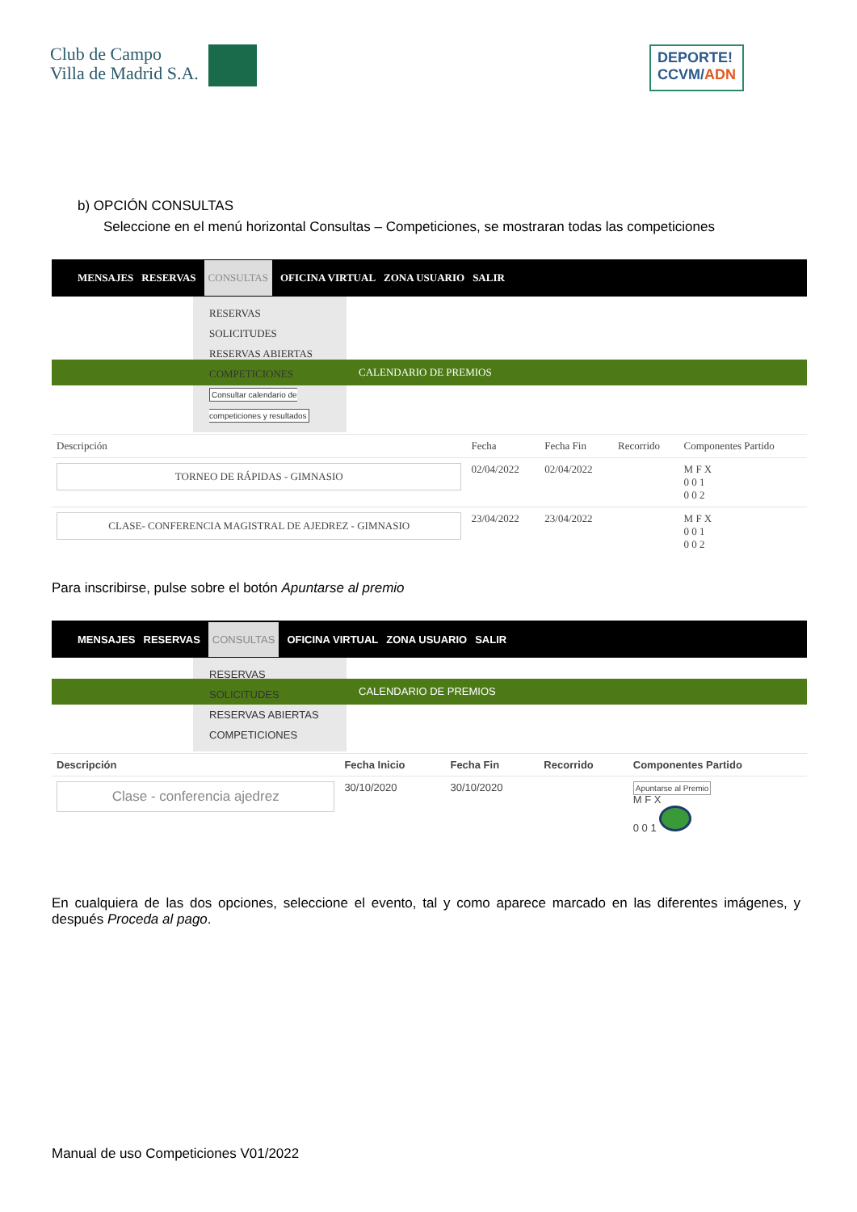Club de Campo
Villa de Madrid S.A.
DEPORTE!
CCVM/ADN
b) OPCIÓN CONSULTAS
Seleccione en el menú horizontal Consultas – Competiciones, se mostraran todas las competiciones
MENSAJES RESERVAS CONSULTAS OFICINA VIRTUAL ZONA USUARIO SALIR
RESERVAS
SOLICITUDES
RESERVAS ABIERTAS
COMPETICIONES Consultar calendario de competiciones y resultados
CALENDARIO DE PREMIOS
| Descripción | Fecha | Fecha Fin | Recorrido | Componentes Partido |
| --- | --- | --- | --- | --- |
| TORNEO DE RÁPIDAS - GIMNASIO | 02/04/2022 | 02/04/2022 | | M F X 0 0 1 0 0 2 |
| CLASE- CONFERENCIA MAGISTRAL DE AJEDREZ - GIMNASIO | 23/04/2022 | 23/04/2022 | | M F X 0 0 1 0 0 2 |
Para inscribirse, pulse sobre el botón Apuntarse al premio
MENSAJES RESERVAS CONSULTAS OFICINA VIRTUAL ZONA USUARIO SALIR
RESERVAS
SOLICITUDES
RESERVAS ABIERTAS
COMPETICIONES
CALENDARIO DE PREMIOS
| Descripción | Fecha Inicio | Fecha Fin | Recorrido | Componentes Partido |
| --- | --- | --- | --- | --- |
| Clase - conferencia ajedrez | 30/10/2020 | 30/10/2020 | | Apuntarse al Premio M F X 0 0 1 |
En cualquiera de las dos opciones, seleccione el evento, tal y como aparece marcado en las diferentes imágenes, y después Proceda al pago.
Manual de uso Competiciones V01/2022